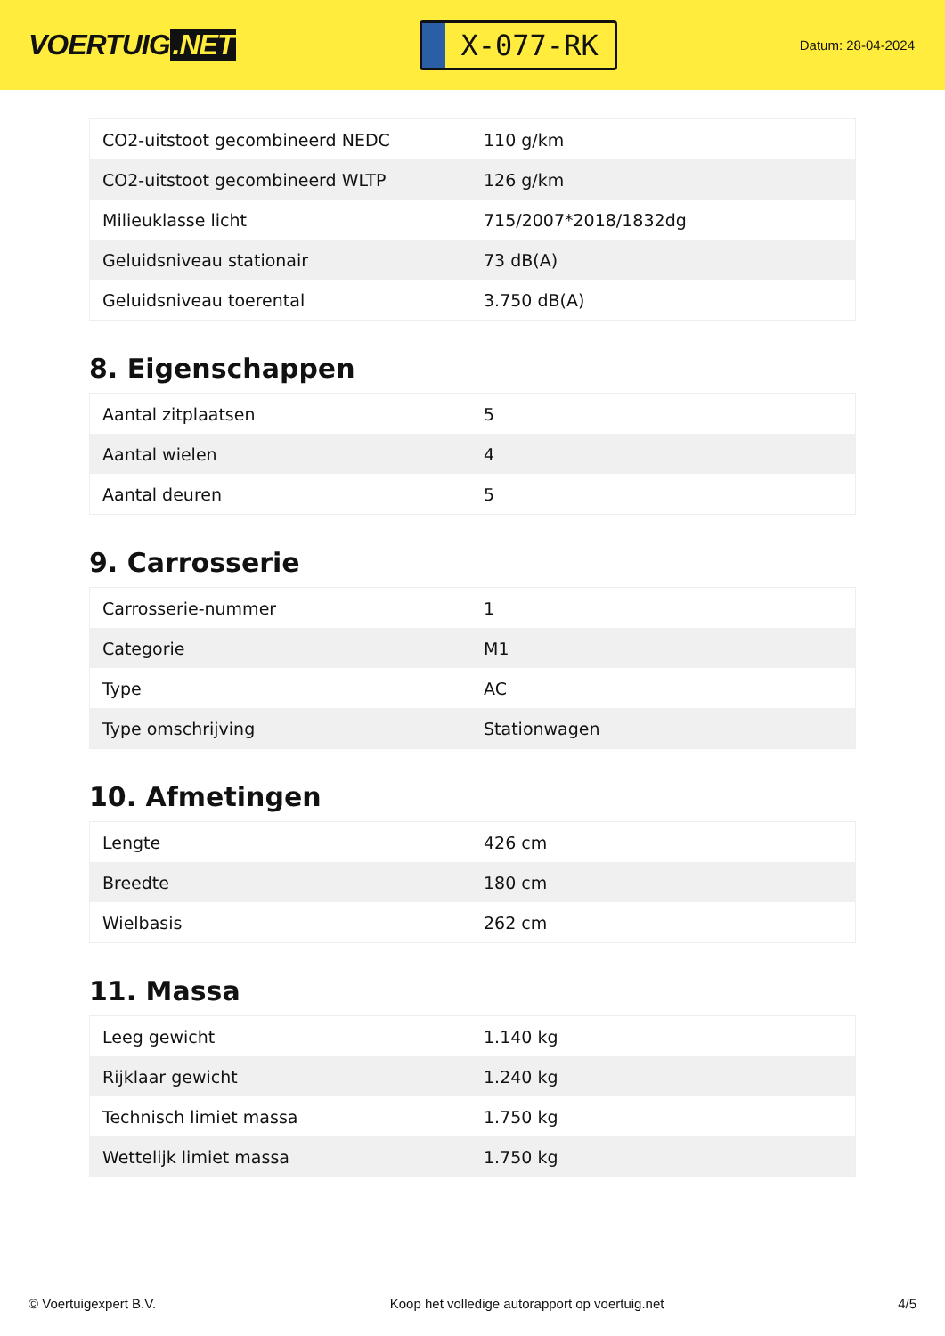VOERTUIG.NET
X-077-RK
Datum: 28-04-2024
| CO2-uitstoot gecombineerd NEDC | 110 g/km |
| CO2-uitstoot gecombineerd WLTP | 126 g/km |
| Milieuklasse licht | 715/2007*2018/1832dg |
| Geluidsniveau stationair | 73 dB(A) |
| Geluidsniveau toerental | 3.750 dB(A) |
8. Eigenschappen
| Aantal zitplaatsen | 5 |
| Aantal wielen | 4 |
| Aantal deuren | 5 |
9. Carrosserie
| Carrosserie-nummer | 1 |
| Categorie | M1 |
| Type | AC |
| Type omschrijving | Stationwagen |
10. Afmetingen
| Lengte | 426 cm |
| Breedte | 180 cm |
| Wielbasis | 262 cm |
11. Massa
| Leeg gewicht | 1.140 kg |
| Rijklaar gewicht | 1.240 kg |
| Technisch limiet massa | 1.750 kg |
| Wettelijk limiet massa | 1.750 kg |
© Voertuigexpert B.V. Koop het volledige autorapport op voertuig.net 4/5